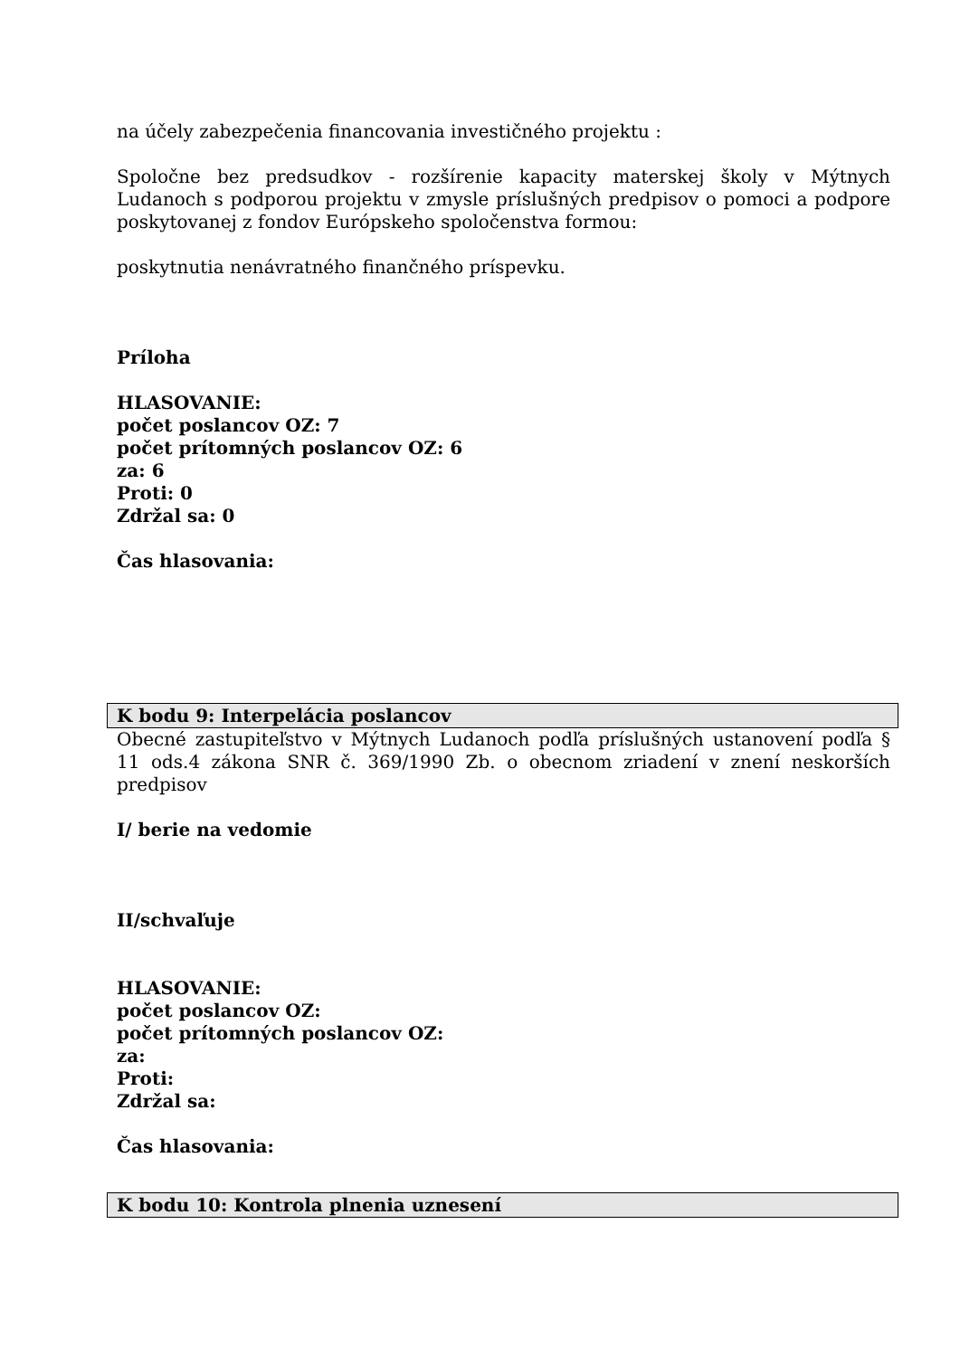na účely zabezpečenia financovania investičného projektu :
Spoločne bez predsudkov - rozšírenie kapacity materskej školy v Mýtnych Ludanoch s podporou projektu v zmysle príslušných predpisov o pomoci a podpore poskytovanej z fondov Európskeho spoločenstva formou:
poskytnutia nenávratného finančného príspevku.
Príloha
HLASOVANIE:
počet poslancov OZ: 7
počet prítomných poslancov OZ: 6
za: 6
Proti: 0
Zdržal sa: 0
Čas hlasovania:
K bodu 9: Interpelácia poslancov
Obecné zastupiteľstvo v Mýtnych Ludanoch podľa príslušných ustanovení podľa § 11 ods.4 zákona SNR č. 369/1990 Zb. o obecnom zriadení v znení neskorších predpisov
I/ berie na vedomie
II/schvaľuje
HLASOVANIE:
počet poslancov OZ:
počet prítomných poslancov OZ:
za:
Proti:
Zdržal sa:
Čas hlasovania:
K bodu 10: Kontrola plnenia uznesení